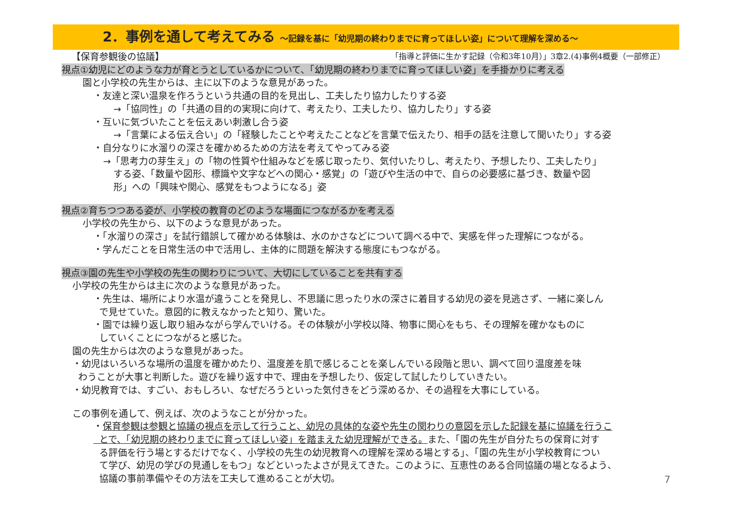2．事例を通して考えてみる ～記録を基に「幼児期の終わりまでに育ってほしい姿」について理解を深める～
【保育参観後の協議】 「指導と評価に生かす記録（令和3年10月）」3章2.(4)事例4概要（一部修正）
視点①幼児にどのような力が育とうとしているかについて、「幼児期の終わりまでに育ってほしい姿」を手掛かりに考える
園と小学校の先生からは、主に以下のような意見があった。
・友達と深い温泉を作ろうという共通の目的を見出し、工夫したり協力したりする姿
→「協同性」の「共通の目的の実現に向けて、考えたり、工夫したり、協力したり」する姿
・互いに気づいたことを伝えあい刺激し合う姿
→「言葉による伝え合い」の「経験したことや考えたことなどを言葉で伝えたり、相手の話を注意して聞いたり」する姿
・自分なりに水溜りの深さを確かめるための方法を考えてやってみる姿
→「思考力の芽生え」の「物の性質や仕組みなどを感じ取ったり、気付いたりし、考えたり、予想したり、工夫したり」
する姿、「数量や図形、標識や文字などへの関心・感覚」の「遊びや生活の中で、自らの必要感に基づき、数量や図
形」への「興味や関心、感覚をもつようになる」姿
視点②育ちつつある姿が、小学校の教育のどのような場面につながるかを考える
小学校の先生から、以下のような意見があった。
・「水溜りの深さ」を試行錯誤して確かめる体験は、水のかさなどについて調べる中で、実感を伴った理解につながる。
・学んだことを日常生活の中で活用し、主体的に問題を解決する態度にもつながる。
視点③園の先生や小学校の先生の関わりについて、大切にしていることを共有する
小学校の先生からは主に次のような意見があった。
・先生は、場所により水温が違うことを発見し、不思議に思ったり水の深さに着目する幼児の姿を見逃さず、一緒に楽しん
で見せていた。意図的に教えなかったと知り、驚いた。
・園では繰り返し取り組みながら学んでいける。その体験が小学校以降、物事に関心をもち、その理解を確かなものに
していくことにつながると感じた。
園の先生からは次のような意見があった。
・幼児はいろいろな場所の温度を確かめたり、温度差を肌で感じることを楽しんでいる段階と思い、調べて回り温度差を味
わうことが大事と判断した。遊びを繰り返す中で、理由を予想したり、仮定して試したりしていきたい。
・幼児教育では、すごい、おもしろい、なぜだろうといった気付きをどう深めるか、その過程を大事にしている。
この事例を通して、例えば、次のようなことが分かった。
・保育参観は参観と協議の視点を示して行うこと、幼児の具体的な姿や先生の関わりの意図を示した記録を基に協議を行うこ
とで、「幼児期の終わりまでに育ってほしい姿」を踏まえた幼児理解ができる。また、「園の先生が自分たちの保育に対す
る評価を行う場とするだけでなく、小学校の先生の幼児教育への理解を深める場とする」、「園の先生が小学校教育につい
て学び、幼児の学びの見通しをもつ」などといったよさが見えてきた。このように、互恵性のある合同協議の場となるよう、
協議の事前準備やその方法を工夫して進めることが大切。
7